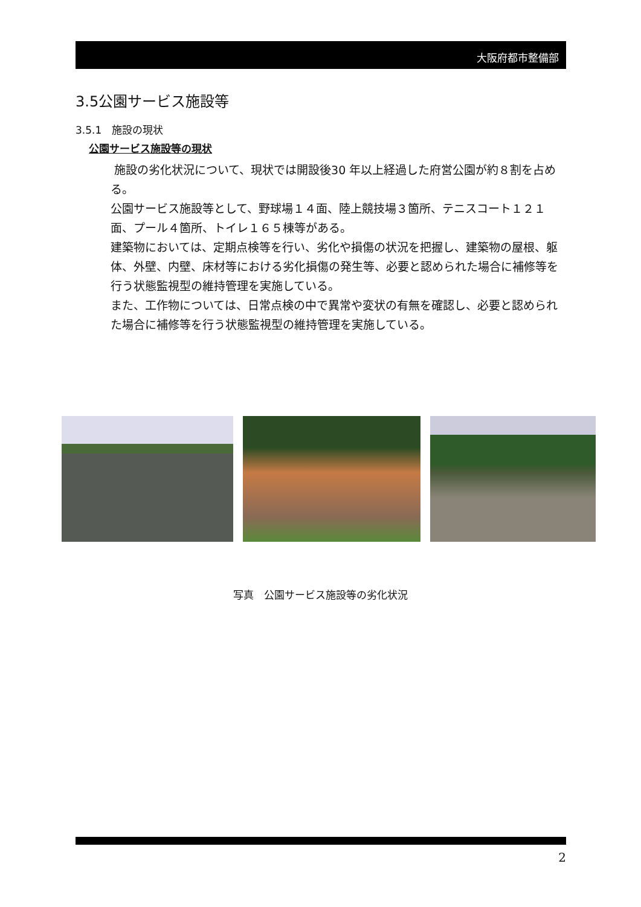大阪府都市整備部
3.5公園サービス施設等
3.5.1　施設の現状
公園サービス施設等の現状
施設の劣化状況について、現状では開設後30 年以上経過した府営公園が約８割を占める。
公園サービス施設等として、野球場１４面、陸上競技場３箇所、テニスコート１２１面、プール４箇所、トイレ１６５棟等がある。
建築物においては、定期点検等を行い、劣化や損傷の状況を把握し、建築物の屋根、躯体、外壁、内壁、床材等における劣化損傷の発生等、必要と認められた場合に補修等を行う状態監視型の維持管理を実施している。
また、工作物については、日常点検の中で異常や変状の有無を確認し、必要と認められた場合に補修等を行う状態監視型の維持管理を実施している。
写真　公園サービス施設等の劣化状況
2